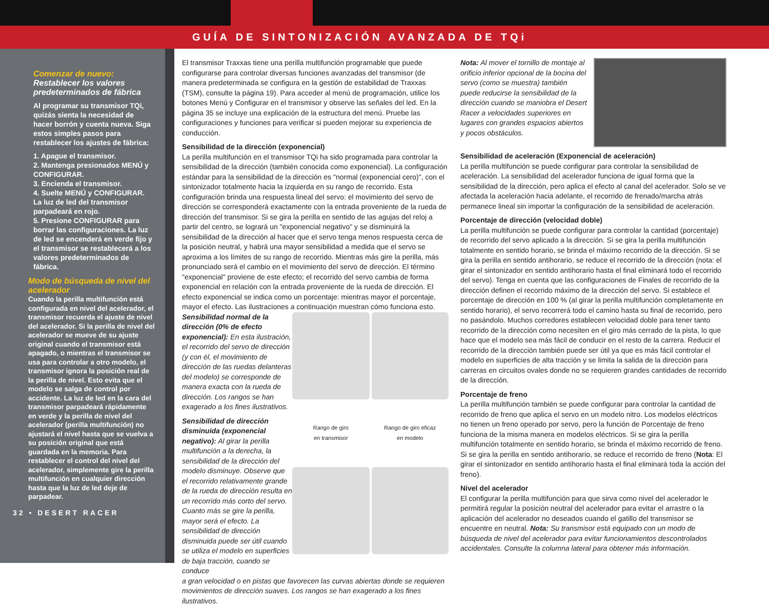GUÍA DE SINTONIZACIÓN AVANZADA DE TQi
Comenzar de nuevo:
Restablecer los valores predeterminados de fábrica
Al programar su transmisor TQi, quizás sienta la necesidad de hacer borrón y cuenta nueva. Siga estos simples pasos para restablecer los ajustes de fábrica:
1. Apague el transmisor.
2. Mantenga presionados MENÚ y CONFIGURAR.
3. Encienda el transmisor.
4. Suelte MENÚ y CONFIGURAR. La luz de led del transmisor parpadeará en rojo.
5. Presione CONFIGURAR para borrar las configuraciones. La luz de led se encenderá en verde fijo y el transmisor se restablecerá a los valores predeterminados de fábrica.
Modo de búsqueda de nivel del acelerador
Cuando la perilla multifunción está configurada en nivel del acelerador, el transmisor recuerda el ajuste de nivel del acelerador. Si la perilla de nivel del acelerador se mueve de su ajuste original cuando el transmisor está apagado, o mientras el transmisor se usa para controlar a otro modelo, el transmisor ignora la posición real de la perilla de nivel. Esto evita que el modelo se salga de control por accidente. La luz de led en la cara del transmisor parpadeará rápidamente en verde y la perilla de nivel del acelerador (perilla multifunción) no ajustará el nivel hasta que se vuelva a su posición original que está guardada en la memoria. Para restablecer el control del nivel del acelerador, simplemente gire la perilla multifunción en cualquier dirección hasta que la luz de led deje de parpadear.
32 • DESERT RACER
El transmisor Traxxas tiene una perilla multifunción programable que puede configurarse para controlar diversas funciones avanzadas del transmisor (de manera predeterminada se configura en la gestión de estabilidad de Traxxas (TSM), consulte la página 19). Para acceder al menú de programación, utilice los botones Menú y Configurar en el transmisor y observe las señales del led. En la página 35 se incluye una explicación de la estructura del menú. Pruebe las configuraciones y funciones para verificar si pueden mejorar su experiencia de conducción.
Sensibilidad de la dirección (exponencial)
La perilla multifunción en el transmisor TQi ha sido programada para controlar la sensibilidad de la dirección (también conocida como exponencial). La configuración estándar para la sensibilidad de la dirección es "normal (exponencial cero)", con el sintonizador totalmente hacia la izquierda en su rango de recorrido. Esta configuración brinda una respuesta lineal del servo: el movimiento del servo de dirección se corresponderá exactamente con la entrada proveniente de la rueda de dirección del transmisor. Si se gira la perilla en sentido de las agujas del reloj a partir del centro, se logrará un "exponencial negativo" y se disminuirá la sensibilidad de la dirección al hacer que el servo tenga menos respuesta cerca de la posición neutral, y habrá una mayor sensibilidad a medida que el servo se aproxima a los límites de su rango de recorrido. Mientras más gire la perilla, más pronunciado será el cambio en el movimiento del servo de dirección. El término "exponencial" proviene de este efecto; el recorrido del servo cambia de forma exponencial en relación con la entrada proveniente de la rueda de dirección. El efecto exponencial se indica como un porcentaje: mientras mayor el porcentaje, mayor el efecto. Las ilustraciones a continuación muestran cómo funciona esto.
Sensibilidad normal de la dirección (0% de efecto exponencial): En esta ilustración, el recorrido del servo de dirección (y con él, el movimiento de dirección de las ruedas delanteras del modelo) se corresponde de manera exacta con la rueda de dirección. Los rangos se han exagerado a los fines ilustrativos.
Sensibilidad de dirección disminuida (exponencial negativo): Al girar la perilla multifunción a la derecha, la sensibilidad de la dirección del modelo disminuye. Observe que el recorrido relativamente grande de la rueda de dirección resulta en un recorrido más corto del servo. Cuanto más se gire la perilla, mayor será el efecto. La sensibilidad de dirección disminuida puede ser útil cuando se utiliza el modelo en superficies de baja tracción, cuando se conduce
Rango de giro
en transmisor
Rango de giro eficaz
en modelo
a gran velocidad o en pistas que favorecen las curvas abiertas donde se requieren movimientos de dirección suaves. Los rangos se han exagerado a los fines ilustrativos.
Nota: Al mover el tornillo de montaje al orificio inferior opcional de la bocina del servo (como se muestra) también puede reducirse la sensibilidad de la dirección cuando se maniobra el Desert Racer a velocidades superiores en lugares con grandes espacios abiertos y pocos obstáculos.
Sensibilidad de aceleración (Exponencial de aceleración)
La perilla multifunción se puede configurar para controlar la sensibilidad de aceleración. La sensibilidad del acelerador funciona de igual forma que la sensibilidad de la dirección, pero aplica el efecto al canal del acelerador. Solo se ve afectada la aceleración hacia adelante, el recorrido de frenado/marcha atrás permanece lineal sin importar la configuración de la sensibilidad de aceleración.
Porcentaje de dirección (velocidad doble)
La perilla multifunción se puede configurar para controlar la cantidad (porcentaje) de recorrido del servo aplicado a la dirección. Si se gira la perilla multifunción totalmente en sentido horario, se brinda el máximo recorrido de la dirección. Si se gira la perilla en sentido antihorario, se reduce el recorrido de la dirección (nota: el girar el sintonizador en sentido antihorario hasta el final eliminará todo el recorrido del servo). Tenga en cuenta que las configuraciones de Finales de recorrido de la dirección definen el recorrido máximo de la dirección del servo. Si establece el porcentaje de dirección en 100 % (al girar la perilla multifunción completamente en sentido horario), el servo recorrerá todo el camino hasta su final de recorrido, pero no pasándolo. Muchos corredores establecen velocidad doble para tener tanto recorrido de la dirección como necesiten en el giro más cerrado de la pista, lo que hace que el modelo sea más fácil de conducir en el resto de la carrera. Reducir el recorrido de la dirección también puede ser útil ya que es más fácil controlar el modelo en superficies de alta tracción y se limita la salida de la dirección para carreras en circuitos ovales donde no se requieren grandes cantidades de recorrido de la dirección.
Porcentaje de freno
La perilla multifunción también se puede configurar para controlar la cantidad de recorrido de freno que aplica el servo en un modelo nitro. Los modelos eléctricos no tienen un freno operado por servo, pero la función de Porcentaje de freno funciona de la misma manera en modelos eléctricos. Si se gira la perilla multifunción totalmente en sentido horario, se brinda el máximo recorrido de freno. Si se gira la perilla en sentido antihorario, se reduce el recorrido de freno (Nota: El girar el sintonizador en sentido antihorario hasta el final eliminará toda la acción del freno).
Nivel del acelerador
El configurar la perilla multifunción para que sirva como nivel del acelerador le permitirá regular la posición neutral del acelerador para evitar el arrastre o la aplicación del acelerador no deseados cuando el gatillo del transmisor se encuentre en neutral. Nota: Su transmisor está equipado con un modo de búsqueda de nivel del acelerador para evitar funcionamientos descontrolados accidentales. Consulte la columna lateral para obtener más información.